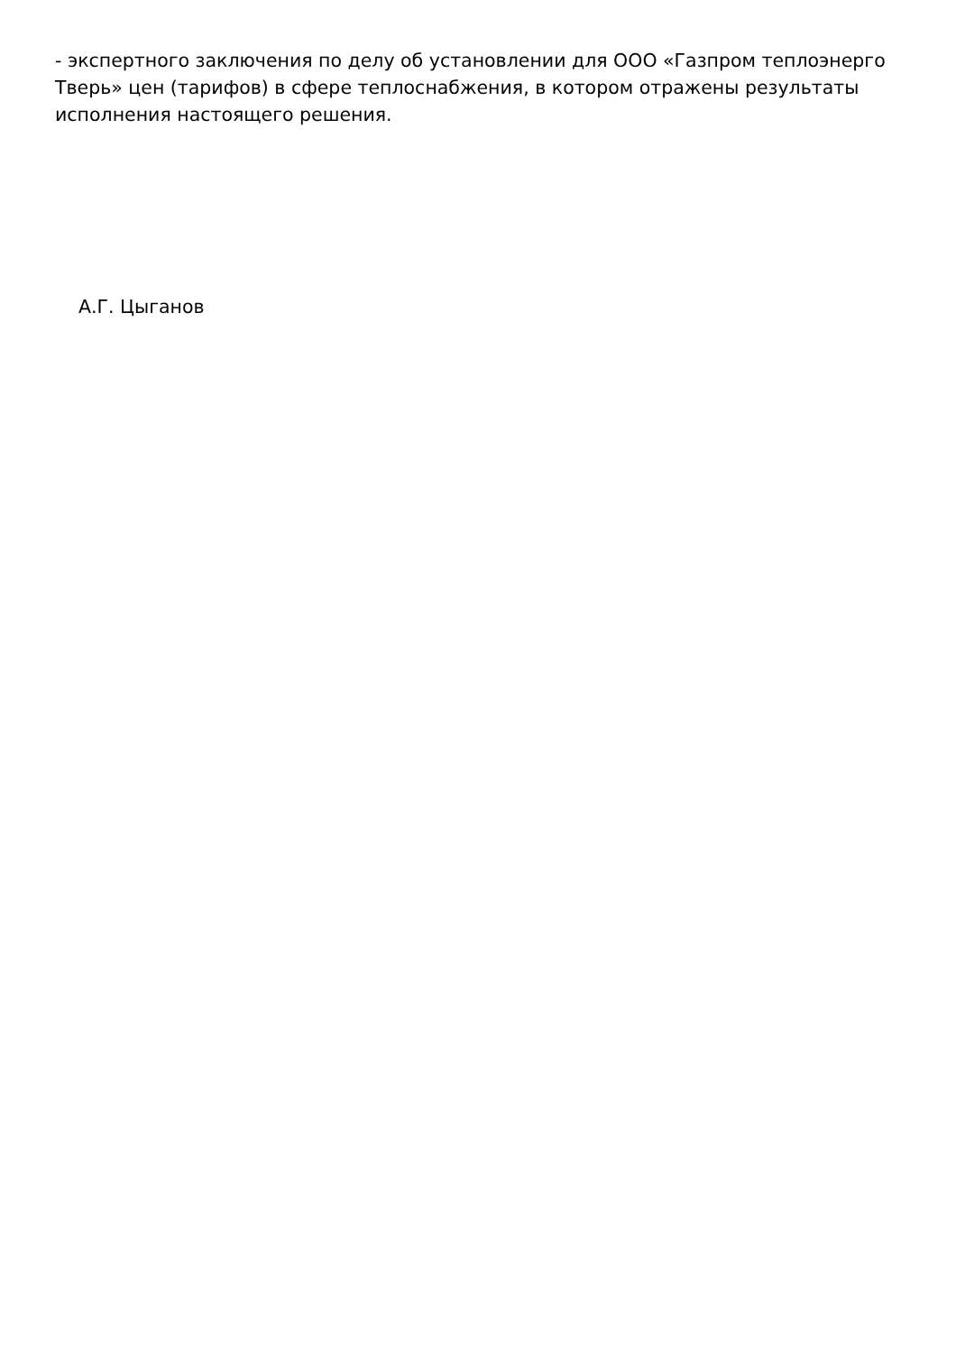- экспертного заключения по делу об установлении для ООО «Газпром теплоэнерго Тверь» цен (тарифов) в сфере теплоснабжения, в котором отражены результаты исполнения настоящего решения.
А.Г. Цыганов